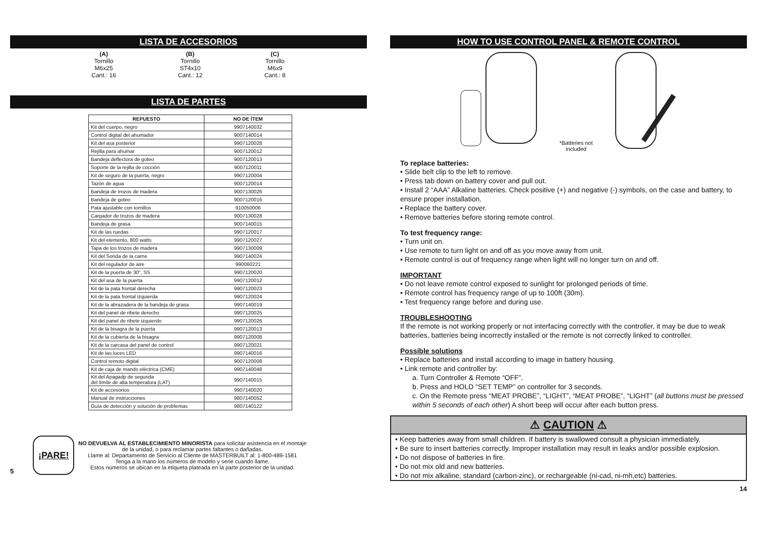LISTA DE ACCESORIOS
(A)
Tornillo
M6x25
Cant.: 16
(B)
Tornillo
ST4x10
Cant.: 12
(C)
Tornillo
M6x9
Cant.: 8
LISTA DE PARTES
| REPUESTO | NO DE ÍTEM |
| --- | --- |
| Kit del cuerpo, negro | 9907140032 |
| Control digital del ahumador | 9007140014 |
| Kit del asa posterior | 9907120028 |
| Rejilla para ahumar | 9007120012 |
| Bandeja deflectora de goteo | 9007120013 |
| Soporte de la rejilla de cocción | 9007120011 |
| Kit de seguro de la puerta, negro | 9907120004 |
| Tazón de agua | 9007120014 |
| Bandeja de trozos de madera | 9007130026 |
| Bandeja de goteo | 9007120016 |
| Pata ajustable con tornillos | 910050006 |
| Cargador de trozos de madera | 9007130028 |
| Bandeja de grasa | 9007140015 |
| Kit de las ruedas | 9907120017 |
| Kit del elemento, 800 watts | 9907120027 |
| Tapa de los trozos de madera | 9907130009 |
| Kit del Sonda de la carne | 9907140024 |
| Kit del regulador de aire | 990060221 |
| Kit de la puerta de 30", SS | 9907120020 |
| Kit del asa de la puerta | 9907120012 |
| Kit de la pata frontal derecha | 9907120023 |
| Kit de la pata frontal izquierda | 9907120024 |
| Kit de la abrazadera de la bandeja de grasa | 9907140019 |
| Kit del panel de ribete derecho | 9907120025 |
| Kit del panel de ribete izquierdo | 9907120026 |
| Kit de la bisagra de la puerta | 9907120013 |
| Kit de la cubierta de la bisagra | 9907120008 |
| Kit de la carcasa del panel de control | 9907120021 |
| Kit de las luces LED | 9907140016 |
| Control remoto digital | 9007120008 |
| Kit de caja de mando eléctrica (CME) | 9907140048 |
| Kit del Apagadp de segurida del límite de alta temperatura (LAT) | 9907140015 |
| Kit de accesorios | 9907140020 |
| Manual de instrucciones | 9807140052 |
| Guía de detección y solución de problemas | 9807140122 |
5
¡PARE!
NO DEVUELVA AL ESTABLECIMIENTO MINORISTA para solicitar asistencia en el montaje
de la unidad, o para reclamar partes faltantes o dañadas.
Llame al: Departamento de Servicio al Cliente de MASTERBUILT al: 1-800-489-1581
Tenga a la mano los números de modelo y serie cuando llame.
Estos números se ubican en la etiqueta plateada en la parte posterior de la unidad.
HOW TO USE CONTROL PANEL & REMOTE CONTROL
*Batteries not
included
To replace batteries:
• Slide belt clip to the left to remove.
• Press tab down on battery cover and pull out.
• Install 2 “AAA” Alkaline batteries. Check positive (+) and negative (-) symbols, on the case and battery, to ensure proper installation.
• Replace the battery cover.
• Remove batteries before storing remote control.
To test frequency range:
• Turn unit on.
• Use remote to turn light on and off as you move away from unit.
• Remote control is out of frequency range when light will no longer turn on and off.
IMPORTANT
• Do not leave remote control exposed to sunlight for prolonged periods of time.
• Remote control has frequency range of up to 100ft (30m).
• Test frequency range before and during use.
TROUBLESHOOTING
If the remote is not working properly or not interfacing correctly with the controller, it may be due to weak batteries, batteries being incorrectly installed or the remote is not correctly linked to controller.
Possible solutions
• Replace batteries and install according to image in battery housing.
• Link remote and controller by:
a. Turn Controller & Remote “OFF”.
b. Press and HOLD “SET TEMP” on controller for 3 seconds.
c. On the Remote press “MEAT PROBE”, “LIGHT”, “MEAT PROBE”, “LIGHT” (all buttons must be pressed within 5 seconds of each other) A short beep will occur after each button press.
⚠ CAUTION ⚠
• Keep batteries away from small children. If battery is swallowed consult a physician immediately.
• Be sure to insert batteries correctly. Improper installation may result in leaks and/or possible explosion.
• Do not dispose of batteries in fire.
• Do not mix old and new batteries.
• Do not mix alkaline, standard (carbon-zinc), or rechargeable (ni-cad, ni-mh,etc) batteries.
14